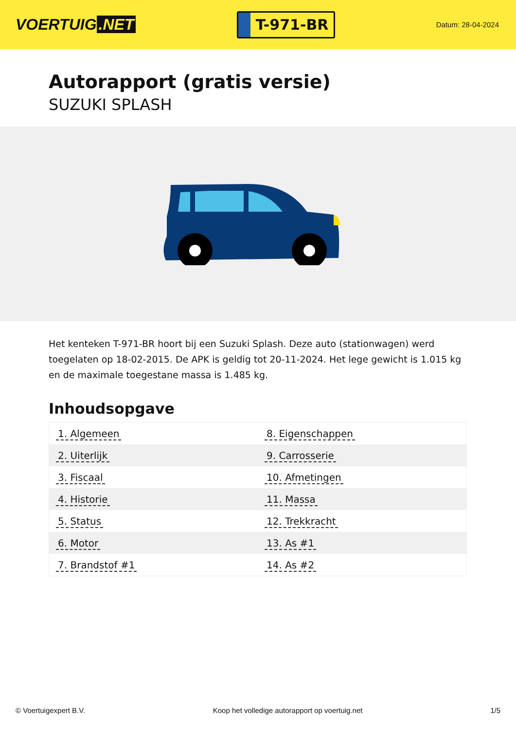VOERTUIG.NET
T-971-BR
Datum: 28-04-2024
Autorapport (gratis versie)
SUZUKI SPLASH
Het kenteken T-971-BR hoort bij een Suzuki Splash. Deze auto (stationwagen) werd toegelaten op 18-02-2015. De APK is geldig tot 20-11-2024. Het lege gewicht is 1.015 kg en de maximale toegestane massa is 1.485 kg.
Inhoudsopgave
| 1. Algemeen | 8. Eigenschappen |
| 2. Uiterlijk | 9. Carrosserie |
| 3. Fiscaal | 10. Afmetingen |
| 4. Historie | 11. Massa |
| 5. Status | 12. Trekkracht |
| 6. Motor | 13. As #1 |
| 7. Brandstof #1 | 14. As #2 |
© Voertuigexpert B.V. Koop het volledige autorapport op voertuig.net
1/5